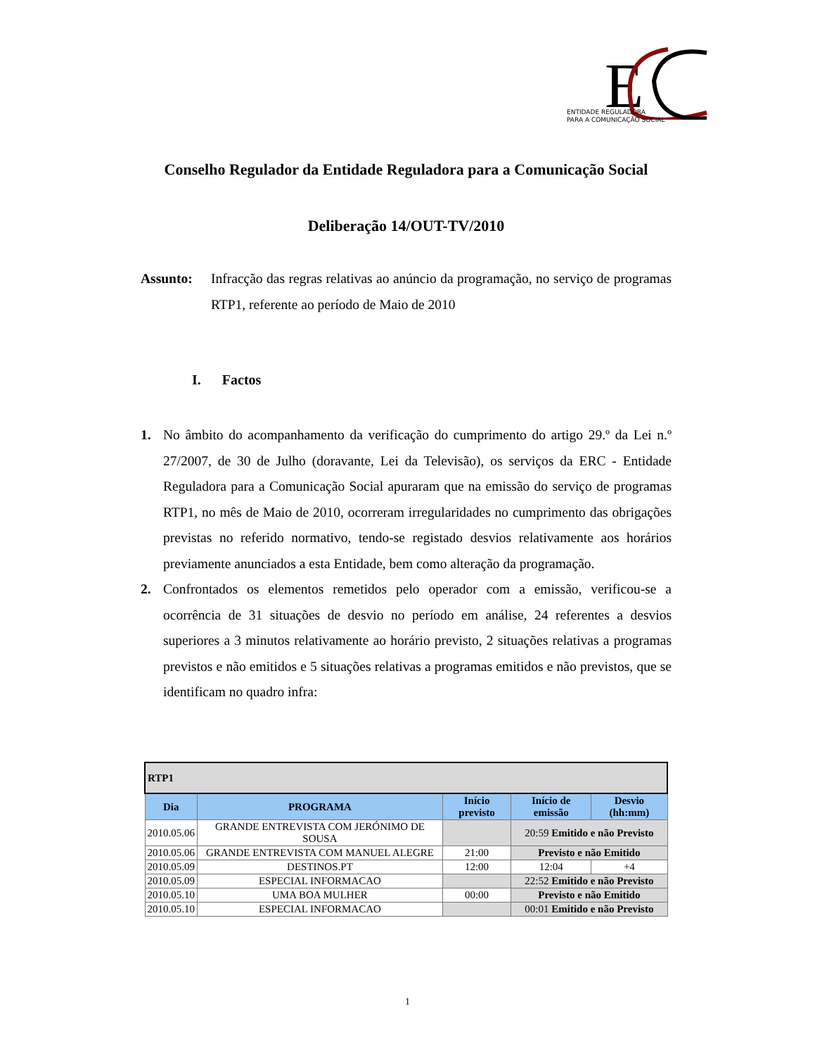E
ENTIDADE REGULADORA
PARA A COMUNICAÇÃO SOCIAL
Conselho Regulador da Entidade Reguladora para a Comunicação Social
Deliberação 14/OUT-TV/2010
Assunto: Infracção das regras relativas ao anúncio da programação, no serviço de programas RTP1, referente ao período de Maio de 2010
I. Factos
1. No âmbito do acompanhamento da verificação do cumprimento do artigo 29.º da Lei n.º 27/2007, de 30 de Julho (doravante, Lei da Televisão), os serviços da ERC - Entidade Reguladora para a Comunicação Social apuraram que na emissão do serviço de programas RTP1, no mês de Maio de 2010, ocorreram irregularidades no cumprimento das obrigações previstas no referido normativo, tendo-se registado desvios relativamente aos horários previamente anunciados a esta Entidade, bem como alteração da programação.
2. Confrontados os elementos remetidos pelo operador com a emissão, verificou-se a ocorrência de 31 situações de desvio no período em análise, 24 referentes a desvios superiores a 3 minutos relativamente ao horário previsto, 2 situações relativas a programas previstos e não emitidos e 5 situações relativas a programas emitidos e não previstos, que se identificam no quadro infra:
| RTP1 | | | | |
| Dia | PROGRAMA | Início previsto | Início de emissão | Desvio (hh:mm) |
| 2010.05.06 | GRANDE ENTREVISTA COM JERÓNIMO DE SOUSA | | 20:59 Emitido e não Previsto | |
| 2010.05.06 | GRANDE ENTREVISTA COM MANUEL ALEGRE | 21:00 | Previsto e não Emitido | |
| 2010.05.09 | DESTINOS.PT | 12:00 | 12:04 | +4 |
| 2010.05.09 | ESPECIAL INFORMACAO | | 22:52 Emitido e não Previsto | |
| 2010.05.10 | UMA BOA MULHER | 00:00 | Previsto e não Emitido | |
| 2010.05.10 | ESPECIAL INFORMACAO | | 00:01 Emitido e não Previsto | |
1